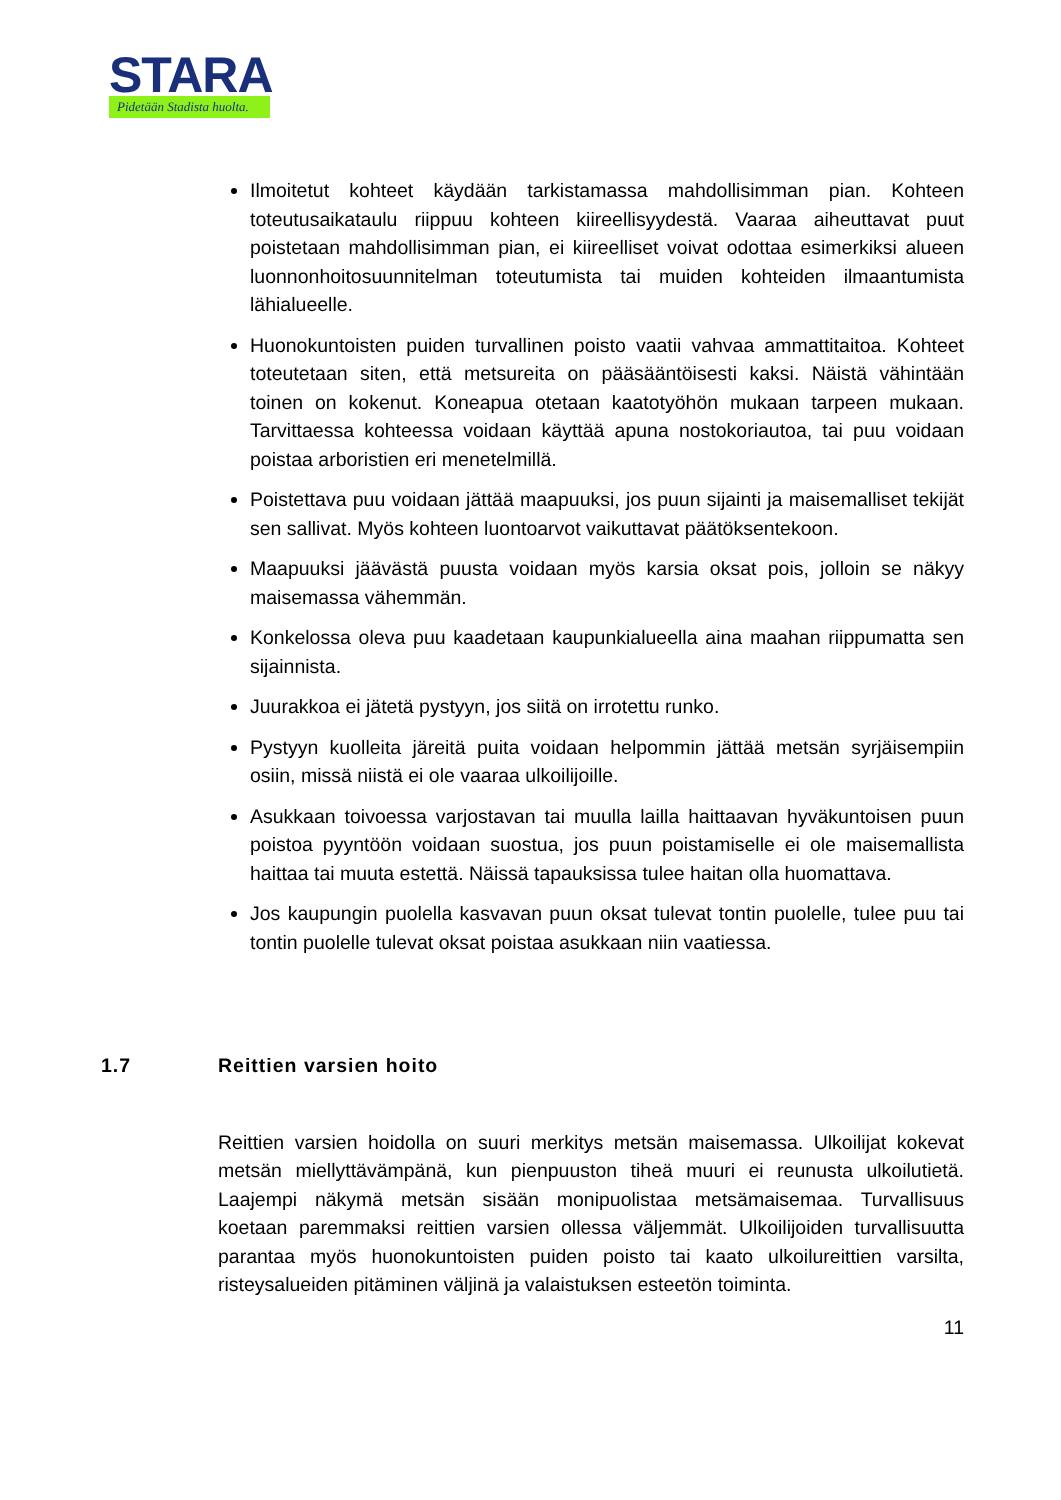STARA
Pidetään Stadista huolta.
Ilmoitetut kohteet käydään tarkistamassa mahdollisimman pian. Kohteen toteutusaikataulu riippuu kohteen kiireellisyydestä. Vaaraa aiheuttavat puut poistetaan mahdollisimman pian, ei kiireelliset voivat odottaa esimerkiksi alueen luonnonhoitosuunnitelman toteutumista tai muiden kohteiden ilmaantumista lähialueelle.
Huonokuntoisten puiden turvallinen poisto vaatii vahvaa ammattitaitoa. Kohteet toteutetaan siten, että metsureita on pääsääntöisesti kaksi. Näistä vähintään toinen on kokenut. Koneapua otetaan kaatotyöhön mukaan tarpeen mukaan. Tarvittaessa kohteessa voidaan käyttää apuna nostokoriautoa, tai puu voidaan poistaa arboristien eri menetelmillä.
Poistettava puu voidaan jättää maapuuksi, jos puun sijainti ja maisemalliset tekijät sen sallivat. Myös kohteen luontoarvot vaikuttavat päätöksentekoon.
Maapuuksi jäävästä puusta voidaan myös karsia oksat pois, jolloin se näkyy maisemassa vähemmän.
Konkelossa oleva puu kaadetaan kaupunkialueella aina maahan riippumatta sen sijainnista.
Juurakkoa ei jätetä pystyyn, jos siitä on irrotettu runko.
Pystyyn kuolleita järeitä puita voidaan helpommin jättää metsän syrjäisempiin osiin, missä niistä ei ole vaaraa ulkoilijoille.
Asukkaan toivoessa varjostavan tai muulla lailla haittaavan hyväkuntoisen puun poistoa pyyntöön voidaan suostua, jos puun poistamiselle ei ole maisemallista haittaa tai muuta estettä. Näissä tapauksissa tulee haitan olla huomattava.
Jos kaupungin puolella kasvavan puun oksat tulevat tontin puolelle, tulee puu tai tontin puolelle tulevat oksat poistaa asukkaan niin vaatiessa.
1.7 Reittien varsien hoito
Reittien varsien hoidolla on suuri merkitys metsän maisemassa. Ulkoilijat kokevat metsän miellyttävämpänä, kun pienpuuston tiheä muuri ei reunusta ulkoilutietä. Laajempi näkymä metsän sisään monipuolistaa metsämaisemaa. Turvallisuus koetaan paremmaksi reittien varsien ollessa väljemmät. Ulkoilijoiden turvallisuutta parantaa myös huonokuntoisten puiden poisto tai kaato ulkoilureittien varsilta, risteysalueiden pitäminen väljinä ja valaistuksen esteetön toiminta.
11